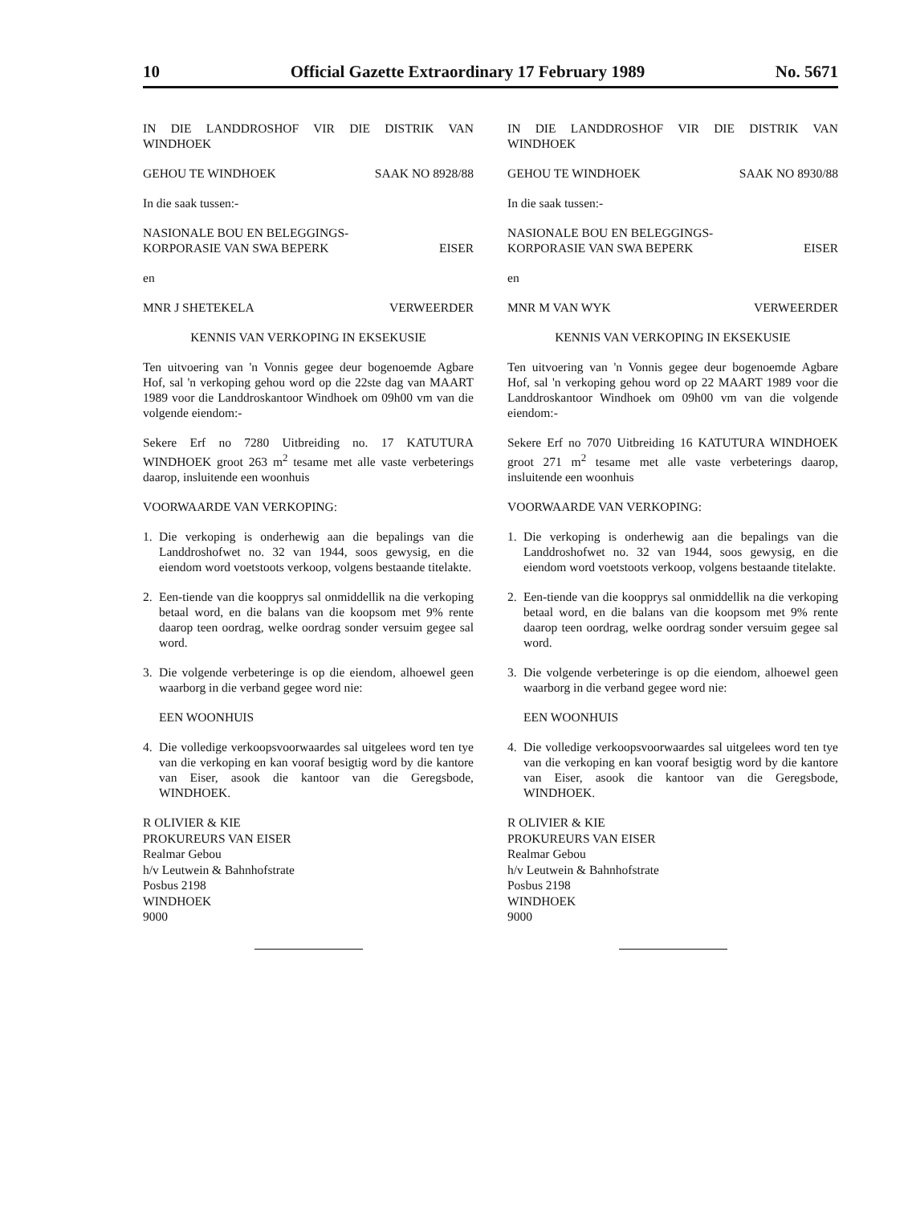10 Official Gazette Extraordinary 17 February 1989 No. 5671
IN DIE LANDDROSHOF VIR DIE DISTRIK VAN WINDHOEK
GEHOU TE WINDHOEK SAAK NO 8928/88
In die saak tussen:-
NASIONALE BOU EN BELEGGINGS-
KORPORASIE VAN SWA BEPERK EISER
en
MNR J SHETEKELA VERWEERDER
KENNIS VAN VERKOPING IN EKSEKUSIE
Ten uitvoering van 'n Vonnis gegee deur bogenoemde Agbare Hof, sal 'n verkoping gehou word op die 22ste dag van MAART 1989 voor die Landdroskantoor Windhoek om 09h00 vm van die volgende eiendom:-
Sekere Erf no 7280 Uitbreiding no. 17 KATUTURA WINDHOEK groot 263 m<sup>2</sup> tesame met alle vaste verbeterings daarop, insluitende een woonhuis
VOORWAARDE VAN VERKOPING:
1. Die verkoping is onderhewig aan die bepalings van die Landdroshofwet no. 32 van 1944, soos gewysig, en die eiendom word voetstoots verkoop, volgens bestaande titelakte.
2. Een-tiende van die koopprys sal onmiddellik na die verkoping betaal word, en die balans van die koopsom met 9% rente daarop teen oordrag, welke oordrag sonder versuim gegee sal word.
3. Die volgende verbeteringe is op die eiendom, alhoewel geen waarborg in die verband gegee word nie:
EEN WOONHUIS
4. Die volledige verkoopsvoorwaardes sal uitgelees word ten tye van die verkoping en kan vooraf besigtig word by die kantore van Eiser, asook die kantoor van die Geregsbode, WINDHOEK.
R OLIVIER & KIE
PROKUREURS VAN EISER
Realmar Gebou
h/v Leutwein & Bahnhofstrate
Posbus 2198
WINDHOEK
9000
IN DIE LANDDROSHOF VIR DIE DISTRIK VAN WINDHOEK
GEHOU TE WINDHOEK SAAK NO 8930/88
In die saak tussen:-
NASIONALE BOU EN BELEGGINGS-
KORPORASIE VAN SWA BEPERK EISER
en
MNR M VAN WYK VERWEERDER
KENNIS VAN VERKOPING IN EKSEKUSIE
Ten uitvoering van 'n Vonnis gegee deur bogenoemde Agbare Hof, sal 'n verkoping gehou word op 22 MAART 1989 voor die Landdroskantoor Windhoek om 09h00 vm van die volgende eiendom:-
Sekere Erf no 7070 Uitbreiding 16 KATUTURA WINDHOEK groot 271 m<sup>2</sup> tesame met alle vaste verbeterings daarop, insluitende een woonhuis
VOORWAARDE VAN VERKOPING:
1. Die verkoping is onderhewig aan die bepalings van die Landdroshofwet no. 32 van 1944, soos gewysig, en die eiendom word voetstoots verkoop, volgens bestaande titelakte.
2. Een-tiende van die koopprys sal onmiddellik na die verkoping betaal word, en die balans van die koopsom met 9% rente daarop teen oordrag, welke oordrag sonder versuim gegee sal word.
3. Die volgende verbeteringe is op die eiendom, alhoewel geen waarborg in die verband gegee word nie:
EEN WOONHUIS
4. Die volledige verkoopsvoorwaardes sal uitgelees word ten tye van die verkoping en kan vooraf besigtig word by die kantore van Eiser, asook die kantoor van die Geregsbode, WINDHOEK.
R OLIVIER & KIE
PROKUREURS VAN EISER
Realmar Gebou
h/v Leutwein & Bahnhofstrate
Posbus 2198
WINDHOEK
9000